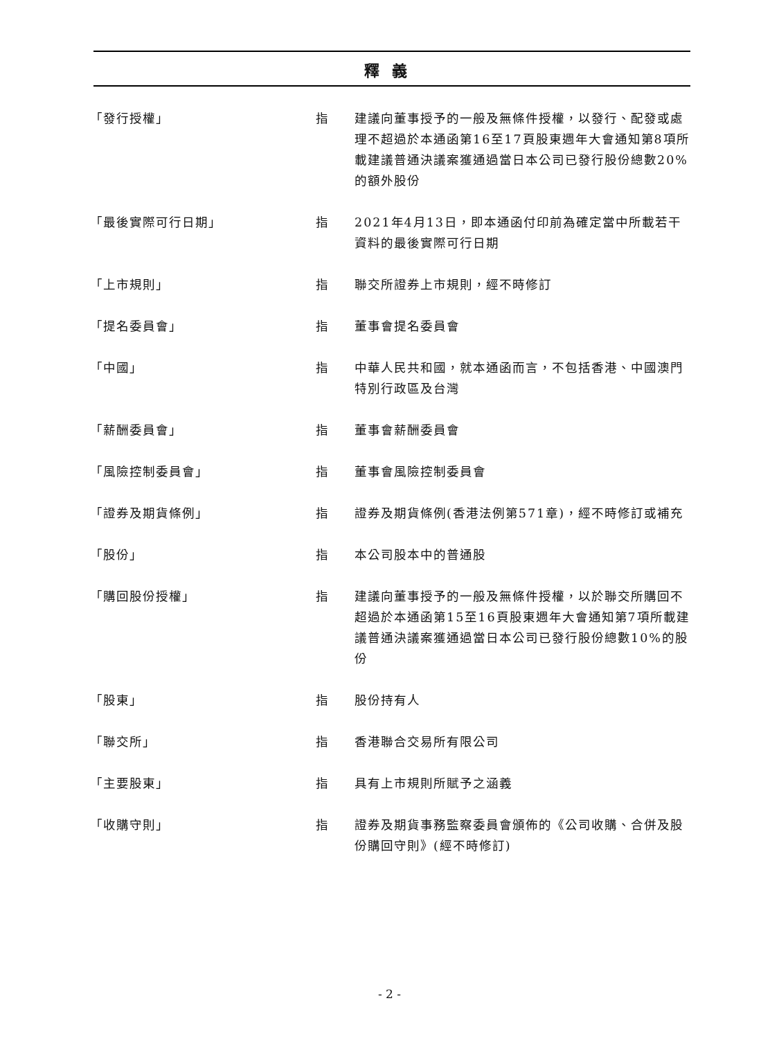釋義
「發行授權」 指 建議向董事授予的一般及無條件授權，以發行、配發或處理不超過於本通函第16至17頁股東週年大會通知第8項所載建議普通決議案獲通過當日本公司已發行股份總數20%的額外股份
「最後實際可行日期」 指 2021年4月13日，即本通函付印前為確定當中所載若干資料的最後實際可行日期
「上市規則」 指 聯交所證券上市規則，經不時修訂
「提名委員會」 指 董事會提名委員會
「中國」 指 中華人民共和國，就本通函而言，不包括香港、中國澳門特別行政區及台灣
「薪酬委員會」 指 董事會薪酬委員會
「風險控制委員會」 指 董事會風險控制委員會
「證券及期貨條例」 指 證券及期貨條例(香港法例第571章)，經不時修訂或補充
「股份」 指 本公司股本中的普通股
「購回股份授權」 指 建議向董事授予的一般及無條件授權，以於聯交所購回不超過於本通函第15至16頁股東週年大會通知第7項所載建議普通決議案獲通過當日本公司已發行股份總數10%的股份
「股東」 指 股份持有人
「聯交所」 指 香港聯合交易所有限公司
「主要股東」 指 具有上市規則所賦予之涵義
「收購守則」 指 證券及期貨事務監察委員會頒佈的《公司收購、合併及股份購回守則》(經不時修訂)
- 2 -